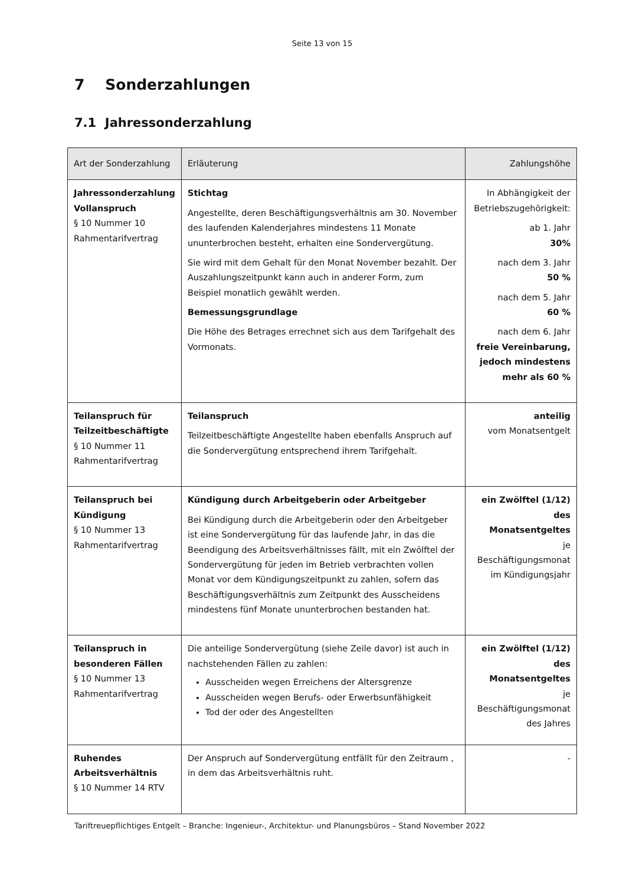Seite 13 von 15
7 Sonderzahlungen
7.1 Jahressonderzahlung
| Art der Sonderzahlung | Erläuterung | Zahlungshöhe |
| --- | --- | --- |
| Jahressonderzahlung Vollanspruch § 10 Nummer 10 Rahmentarifvertrag | Stichtag Angestellte, deren Beschäftigungsverhältnis am 30. November des laufenden Kalenderjahres mindestens 11 Monate ununterbrochen besteht, erhalten eine Sondervergütung. Sie wird mit dem Gehalt für den Monat November bezahlt. Der Auszahlungszeitpunkt kann auch in anderer Form, zum Beispiel monatlich gewählt werden. Bemessungsgrundlage Die Höhe des Betrages errechnet sich aus dem Tarifgehalt des Vormonats. | In Abhängigkeit der Betriebszugehörigkeit: ab 1. Jahr 30% nach dem 3. Jahr 50 % nach dem 5. Jahr 60 % nach dem 6. Jahr freie Vereinbarung, jedoch mindestens mehr als 60 % |
| Teilanspruch für Teilzeitbeschäftigte § 10 Nummer 11 Rahmentarifvertrag | Teilanspruch Teilzeitbeschäftigte Angestellte haben ebenfalls Anspruch auf die Sondervergütung entsprechend ihrem Tarifgehalt. | anteilig vom Monatsentgelt |
| Teilanspruch bei Kündigung § 10 Nummer 13 Rahmentarifvertrag | Kündigung durch Arbeitgeberin oder Arbeitgeber Bei Kündigung durch die Arbeitgeberin oder den Arbeitgeber ist eine Sondervergütung für das laufende Jahr, in das die Beendigung des Arbeitsverhältnisses fällt, mit ein Zwölftel der Sondervergütung für jeden im Betrieb verbrachten vollen Monat vor dem Kündigungszeitpunkt zu zahlen, sofern das Beschäftigungsverhältnis zum Zeitpunkt des Ausscheidens mindestens fünf Monate ununterbrochen bestanden hat. | ein Zwölftel (1/12) des Monatsentgeltes je Beschäftigungsmonat im Kündigungsjahr |
| Teilanspruch in besonderen Fällen § 10 Nummer 13 Rahmentarifvertrag | Die anteilige Sondervergütung (siehe Zeile davor) ist auch in nachstehenden Fällen zu zahlen: Ausscheiden wegen Erreichens der Altersgrenze Ausscheiden wegen Berufs- oder Erwerbsunfähigkeit Tod der oder des Angestellten | ein Zwölftel (1/12) des Monatsentgeltes je Beschäftigungsmonat des Jahres |
| Ruhendes Arbeitsverhältnis § 10 Nummer 14 RTV | Der Anspruch auf Sondervergütung entfällt für den Zeitraum , in dem das Arbeitsverhältnis ruht. | - |
Tariftreuepflichtiges Entgelt – Branche: Ingenieur-, Architektur- und Planungsbüros – Stand November 2022